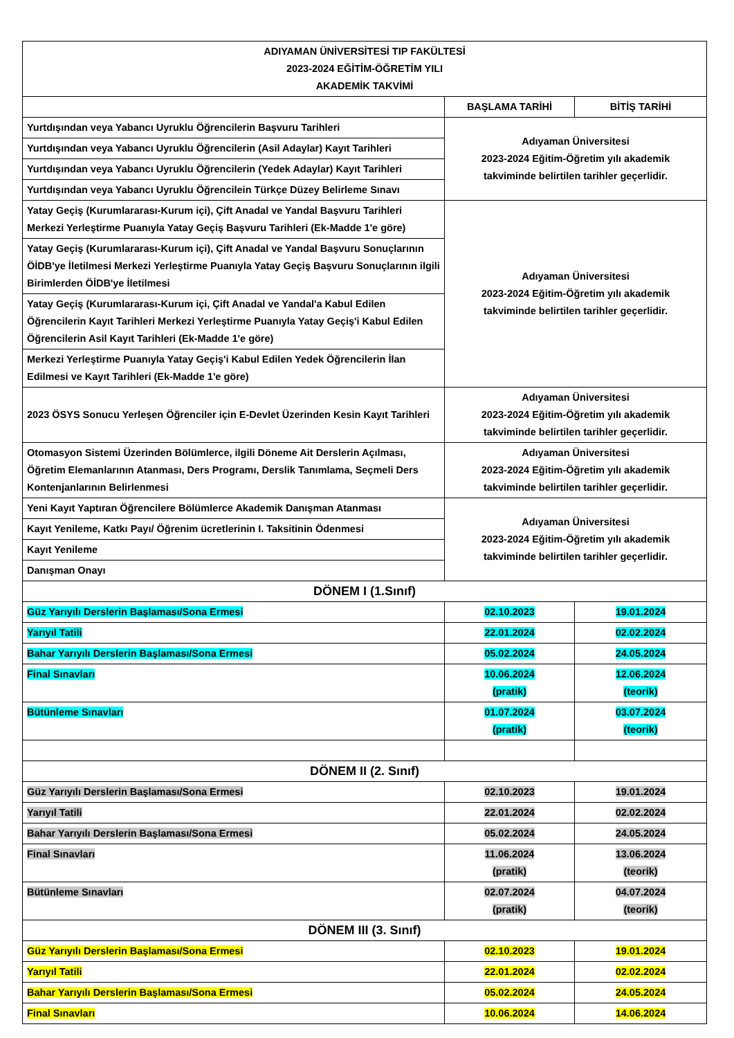| ADIYAMAN ÜNİVERSİTESİ TIP FAKÜLTESİ 2023-2024 EĞİTİM-ÖĞRETİM YILI AKADEMİK TAKVİMİ | | |
| | BAŞLAMA TARİHİ | BİTİŞ TARİHİ |
| Yurtdışından veya Yabancı Uyruklu Öğrencilerin Başvuru Tarihleri | Adıyaman Üniversitesi 2023-2024 Eğitim-Öğretim yılı akademik takviminde belirtilen tarihler geçerlidir. | |
| Yurtdışından veya Yabancı Uyruklu Öğrencilerin (Asil Adaylar) Kayıt Tarihleri | | |
| Yurtdışından veya Yabancı Uyruklu Öğrencilerin (Yedek Adaylar) Kayıt Tarihleri | | |
| Yurtdışından veya Yabancı Uyruklu Öğrencilein Türkçe Düzey Belirleme Sınavı | | |
| Yatay Geçiş (Kurumlararası-Kurum içi), Çift Anadal ve Yandal Başvuru Tarihleri Merkezi Yerleştirme Puanıyla Yatay Geçiş Başvuru Tarihleri (Ek-Madde 1'e göre) | Adıyaman Üniversitesi 2023-2024 Eğitim-Öğretim yılı akademik takviminde belirtilen tarihler geçerlidir. | |
| Yatay Geçiş (Kurumlararası-Kurum içi), Çift Anadal ve Yandal Başvuru Sonuçlarının ÖİDB'ye İletilmesi Merkezi Yerleştirme Puanıyla Yatay Geçiş Başvuru Sonuçlarının ilgili Birimlerden ÖİDB'ye İletilmesi | | |
| Yatay Geçiş (Kurumlararası-Kurum içi, Çift Anadal ve Yandal'a Kabul Edilen Öğrencilerin Kayıt Tarihleri Merkezi Yerleştirme Puanıyla Yatay Geçiş'i Kabul Edilen Öğrencilerin Asil Kayıt Tarihleri (Ek-Madde 1'e göre) | | |
| Merkezi Yerleştirme Puanıyla Yatay Geçiş'i Kabul Edilen Yedek Öğrencilerin İlan Edilmesi ve Kayıt Tarihleri (Ek-Madde 1'e göre) | | |
| 2023 ÖSYS Sonucu Yerleşen Öğrenciler için E-Devlet Üzerinden Kesin Kayıt Tarihleri | Adıyaman Üniversitesi 2023-2024 Eğitim-Öğretim yılı akademik takviminde belirtilen tarihler geçerlidir. | |
| Otomasyon Sistemi Üzerinden Bölümlerce, ilgili Döneme Ait Derslerin Açılması, Öğretim Elemanlarının Atanması, Ders Programı, Derslik Tanımlama, Seçmeli Ders Kontenjanlarının Belirlenmesi | Adıyaman Üniversitesi 2023-2024 Eğitim-Öğretim yılı akademik takviminde belirtilen tarihler geçerlidir. | |
| Yeni Kayıt Yaptıran Öğrencilere Bölümlerce Akademik Danışman Atanması | Adıyaman Üniversitesi 2023-2024 Eğitim-Öğretim yılı akademik takviminde belirtilen tarihler geçerlidir. | |
| Kayıt Yenileme, Katkı Payı/ Öğrenim ücretlerinin I. Taksitinin Ödenmesi | | |
| Kayıt Yenileme | | |
| Danışman Onayı | | |
| DÖNEM I (1.Sınıf) | | |
| Güz Yarıyılı Derslerin Başlaması/Sona Ermesi | 02.10.2023 | 19.01.2024 |
| Yarıyıl Tatili | 22.01.2024 | 02.02.2024 |
| Bahar Yarıyılı Derslerin Başlaması/Sona Ermesi | 05.02.2024 | 24.05.2024 |
| Final Sınavları | 10.06.2024 (pratik) | 12.06.2024 (teorik) |
| Bütünleme Sınavları | 01.07.2024 (pratik) | 03.07.2024 (teorik) |
| DÖNEM II (2. Sınıf) | | |
| Güz Yarıyılı Derslerin Başlaması/Sona Ermesi | 02.10.2023 | 19.01.2024 |
| Yarıyıl Tatili | 22.01.2024 | 02.02.2024 |
| Bahar Yarıyılı Derslerin Başlaması/Sona Ermesi | 05.02.2024 | 24.05.2024 |
| Final Sınavları | 11.06.2024 (pratik) | 13.06.2024 (teorik) |
| Bütünleme Sınavları | 02.07.2024 (pratik) | 04.07.2024 (teorik) |
| DÖNEM III (3. Sınıf) | | |
| Güz Yarıyılı Derslerin Başlaması/Sona Ermesi | 02.10.2023 | 19.01.2024 |
| Yarıyıl Tatili | 22.01.2024 | 02.02.2024 |
| Bahar Yarıyılı Derslerin Başlaması/Sona Ermesi | 05.02.2024 | 24.05.2024 |
| Final Sınavları | 10.06.2024 | 14.06.2024 |